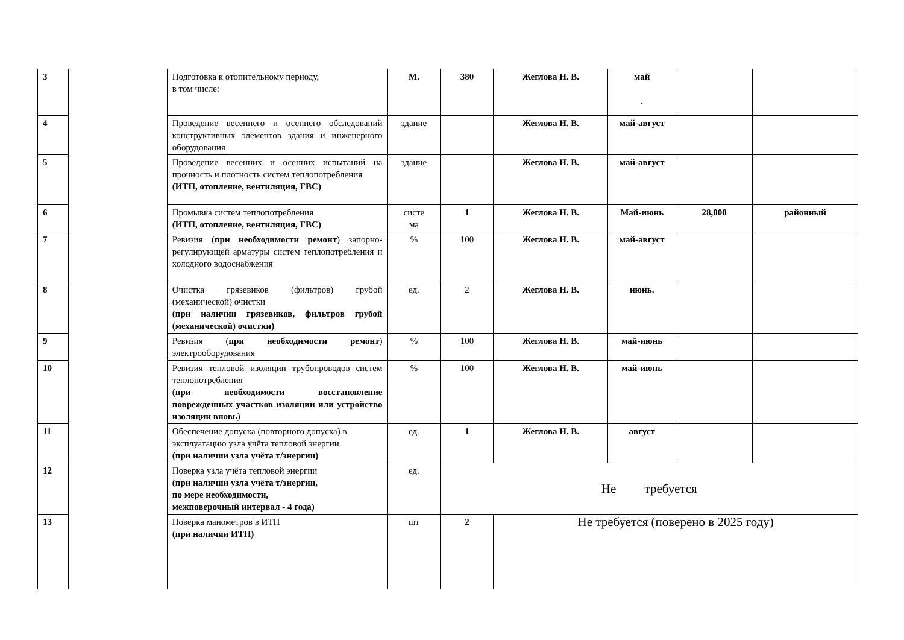| 3 | | Подготовка к отопительному периоду, в том числе: | М. | 380 | Жеглова Н. В. | май . | | |
| 4 | | Проведение весеннего и осеннего обследований конструктивных элементов здания и инженерного оборудования | здание | | Жеглова Н. В. | май-август | | |
| 5 | | Проведение весенних и осенних испытаний на прочность и плотность систем теплопотребления (ИТП, отопление, вентиляция, ГВС) | здание | | Жеглова Н. В. | май-август | | |
| 6 | | Промывка систем теплопотребления (ИТП, отопление, вентиляция, ГВС) | систе ма | 1 | Жеглова Н. В. | Май-июнь | 28,000 | районный |
| 7 | | Ревизия ( при необходимости ремонт ) запорно-регулирующей арматуры систем теплопотребления и холодного водоснабжения | % | 100 | Жеглова Н. В. | май-август | | |
| 8 | | Очистка грязевиков (фильтров) грубой (механической) очистки (при наличии грязевиков, фильтров грубой (механической) очистки) | ед. | 2 | Жеглова Н. В. | июнь. | | |
| 9 | | Ревизия ( при необходимости ремонт ) электрооборудования | % | 100 | Жеглова Н. В. | май-июнь | | |
| 10 | | Ревизия тепловой изоляции трубопроводов систем теплопотребления ( при необходимости восстановление поврежденных участков изоляции или устройство изоляции вновь ) | % | 100 | Жеглова Н. В. | май-июнь | | |
| 11 | | Обеспечение допуска (повторного допуска) в эксплуатацию узла учёта тепловой энергии (при наличии узла учёта т/энергии) | ед. | 1 | Жеглова Н. В. | август | | |
| 12 | | Поверка узла учёта тепловой энергии (при наличии узла учёта т/энергии, по мере необходимости, межповерочный интервал - 4 года) | ед. | Не требуется | | | | |
| 13 | | Поверка манометров в ИТП (при наличии ИТП) | шт | 2 | Не требуется (поверено в 2025 году) | | | |